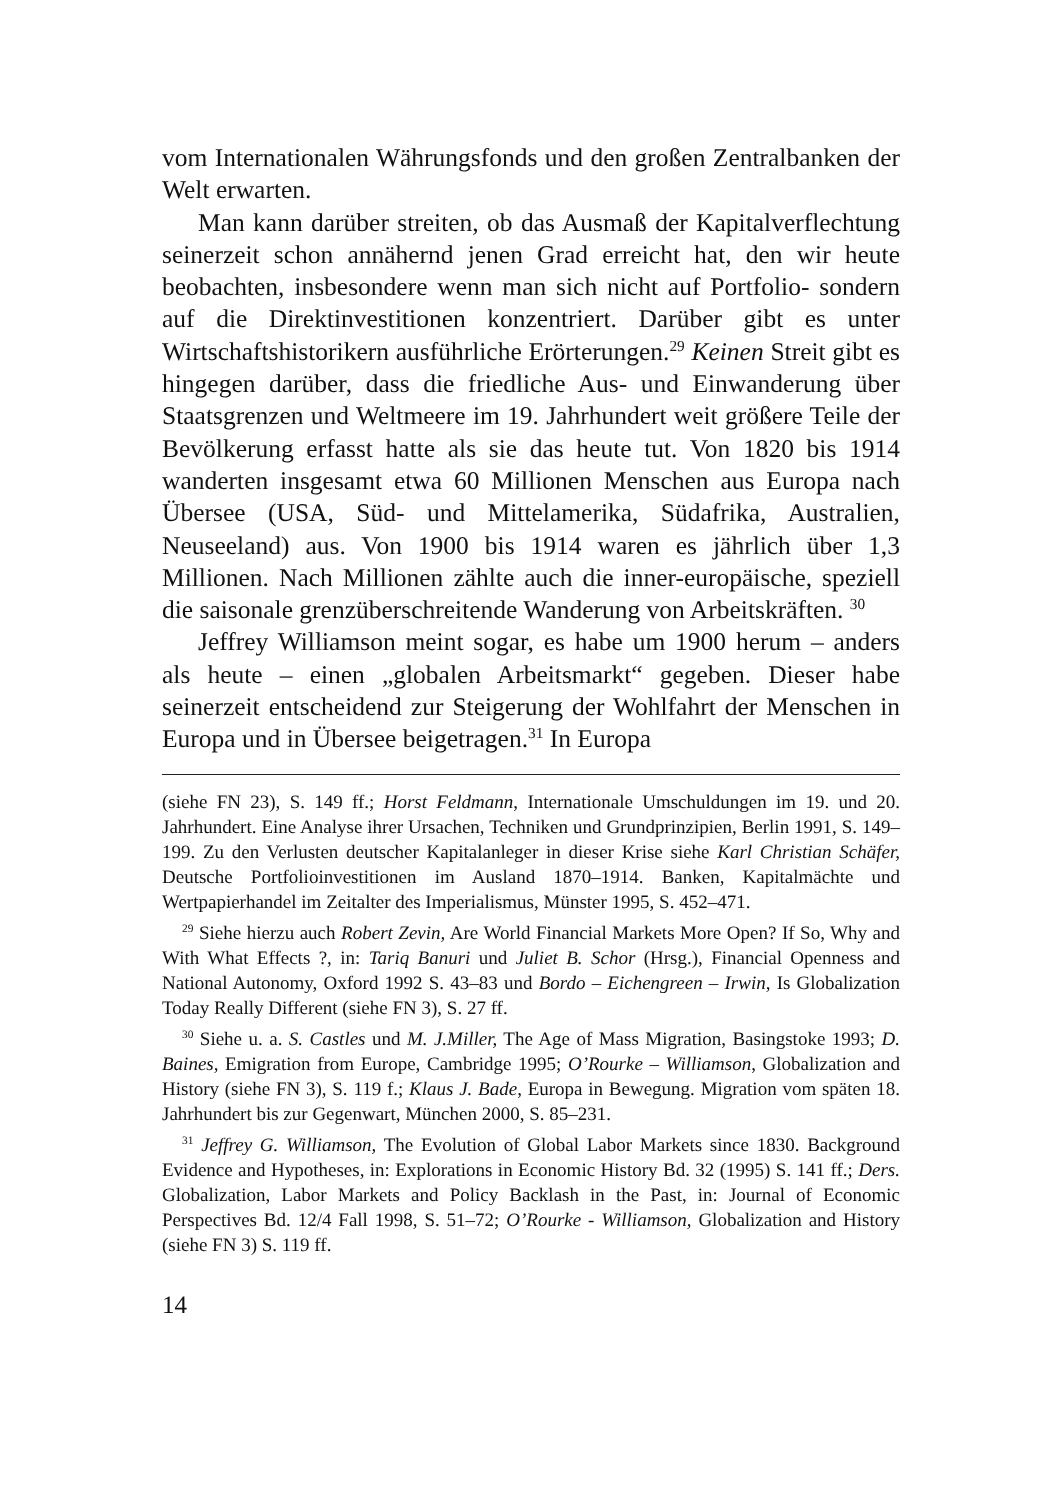vom Internationalen Währungsfonds und den großen Zentralbanken der Welt erwarten.
Man kann darüber streiten, ob das Ausmaß der Kapitalverflechtung seinerzeit schon annähernd jenen Grad erreicht hat, den wir heute beobachten, insbesondere wenn man sich nicht auf Portfolio- sondern auf die Direktinvestitionen konzentriert. Darüber gibt es unter Wirtschaftshistorikern ausführliche Erörterungen.<sup>29</sup> Keinen Streit gibt es hingegen darüber, dass die friedliche Aus- und Einwanderung über Staatsgrenzen und Weltmeere im 19. Jahrhundert weit größere Teile der Bevölkerung erfasst hatte als sie das heute tut. Von 1820 bis 1914 wanderten insgesamt etwa 60 Millionen Menschen aus Europa nach Übersee (USA, Süd- und Mittelamerika, Südafrika, Australien, Neuseeland) aus. Von 1900 bis 1914 waren es jährlich über 1,3 Millionen. Nach Millionen zählte auch die inner-europäische, speziell die saisonale grenzüberschreitende Wanderung von Arbeitskräften. <sup>30</sup>
Jeffrey Williamson meint sogar, es habe um 1900 herum – anders als heute – einen „globalen Arbeitsmarkt“ gegeben. Dieser habe seinerzeit entscheidend zur Steigerung der Wohlfahrt der Menschen in Europa und in Übersee beigetragen.<sup>31</sup> In Europa
(siehe FN 23), S. 149 ff.; Horst Feldmann, Internationale Umschuldungen im 19. und 20. Jahrhundert. Eine Analyse ihrer Ursachen, Techniken und Grundprinzipien, Berlin 1991, S. 149–199. Zu den Verlusten deutscher Kapitalanleger in dieser Krise siehe Karl Christian Schäfer, Deutsche Portfolioinvestitionen im Ausland 1870–1914. Banken, Kapitalmächte und Wertpapierhandel im Zeitalter des Imperialismus, Münster 1995, S. 452–471.
<sup>29</sup> Siehe hierzu auch Robert Zevin, Are World Financial Markets More Open? If So, Why and With What Effects ?, in: Tariq Banuri und Juliet B. Schor (Hrsg.), Financial Openness and National Autonomy, Oxford 1992 S. 43–83 und Bordo – Eichengreen – Irwin, Is Globalization Today Really Different (siehe FN 3), S. 27 ff.
<sup>30</sup> Siehe u. a. S. Castles und M. J.Miller, The Age of Mass Migration, Basingstoke 1993; D. Baines, Emigration from Europe, Cambridge 1995; O’Rourke – Williamson, Globalization and History (siehe FN 3), S. 119 f.; Klaus J. Bade, Europa in Bewegung. Migration vom späten 18. Jahrhundert bis zur Gegenwart, München 2000, S. 85–231.
<sup>31</sup> Jeffrey G. Williamson, The Evolution of Global Labor Markets since 1830. Background Evidence and Hypotheses, in: Explorations in Economic History Bd. 32 (1995) S. 141 ff.; Ders. Globalization, Labor Markets and Policy Backlash in the Past, in: Journal of Economic Perspectives Bd. 12/4 Fall 1998, S. 51–72; O’Rourke - Williamson, Globalization and History (siehe FN 3) S. 119 ff.
14